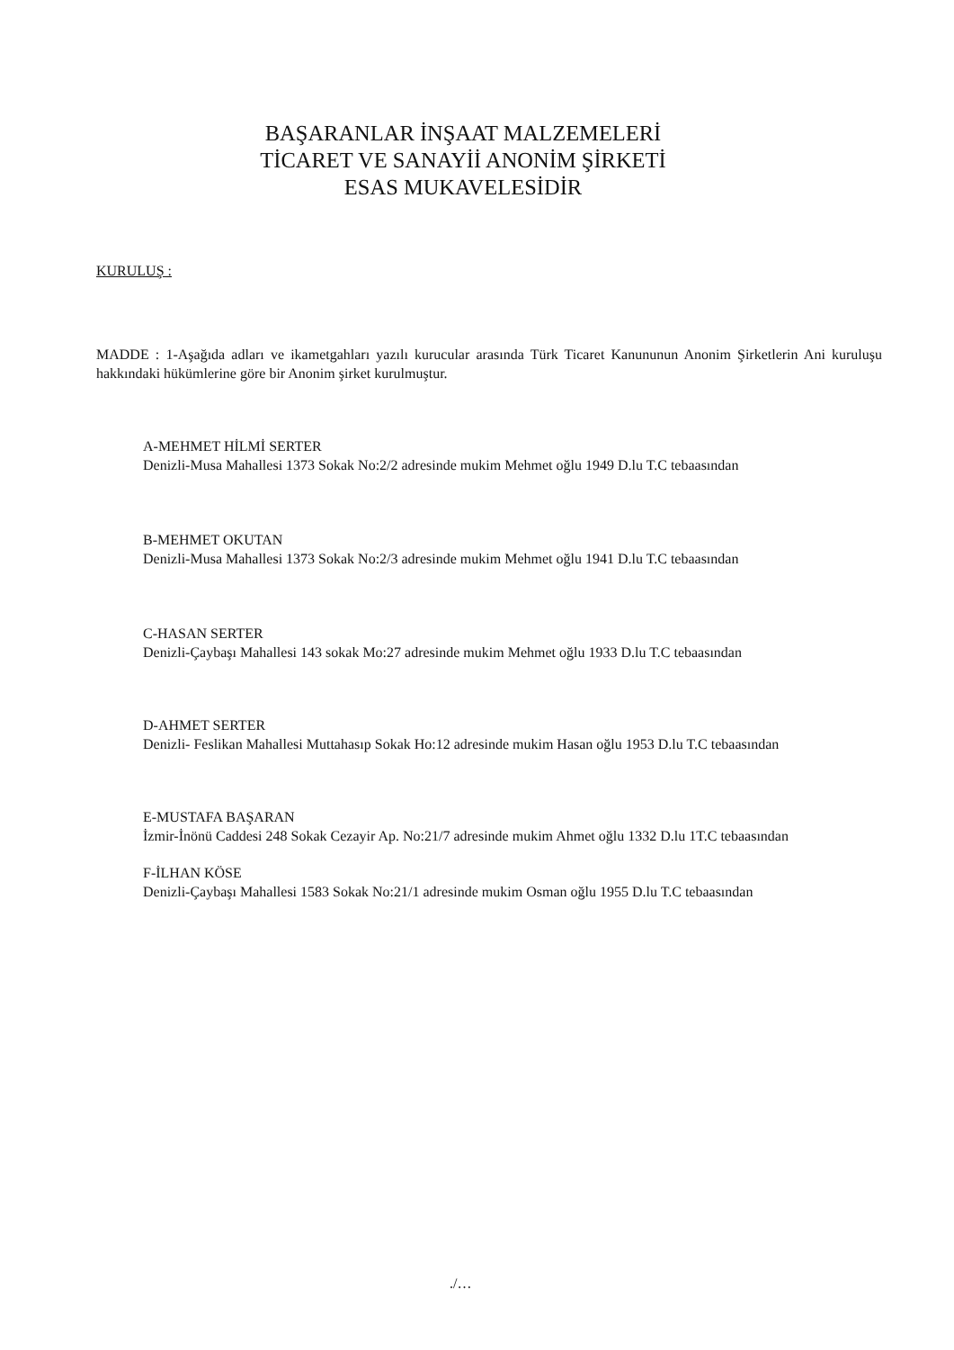BAŞARANLAR İNŞAAT MALZEMELERİ
TİCARET VE SANAYİİ ANONİM ŞİRKETİ
ESAS MUKAVELESİDİR
KURULUŞ :
MADDE : 1-Aşağıda adları ve ikametgahları yazılı kurucular arasında Türk Ticaret Kanununun Anonim Şirketlerin Ani kuruluşu hakkındaki hükümlerine göre bir Anonim şirket kurulmuştur.
A-MEHMET HİLMİ SERTER
Denizli-Musa Mahallesi 1373 Sokak No:2/2 adresinde mukim Mehmet oğlu 1949 D.lu T.C tebaasından
B-MEHMET OKUTAN
Denizli-Musa Mahallesi 1373 Sokak No:2/3 adresinde mukim Mehmet oğlu 1941 D.lu T.C tebaasından
C-HASAN SERTER
Denizli-Çaybaşı Mahallesi 143 sokak Mo:27 adresinde mukim Mehmet oğlu 1933 D.lu T.C tebaasından
D-AHMET SERTER
Denizli- Feslikan Mahallesi Muttahasıp Sokak Ho:12 adresinde mukim Hasan oğlu 1953 D.lu T.C tebaasından
E-MUSTAFA BAŞARAN
İzmir-İnönü Caddesi 248 Sokak Cezayir Ap. No:21/7 adresinde mukim Ahmet oğlu 1332 D.lu 1T.C tebaasından
F-İLHAN KÖSE
Denizli-Çaybaşı Mahallesi 1583 Sokak No:21/1 adresinde mukim Osman oğlu 1955 D.lu T.C tebaasından
./…